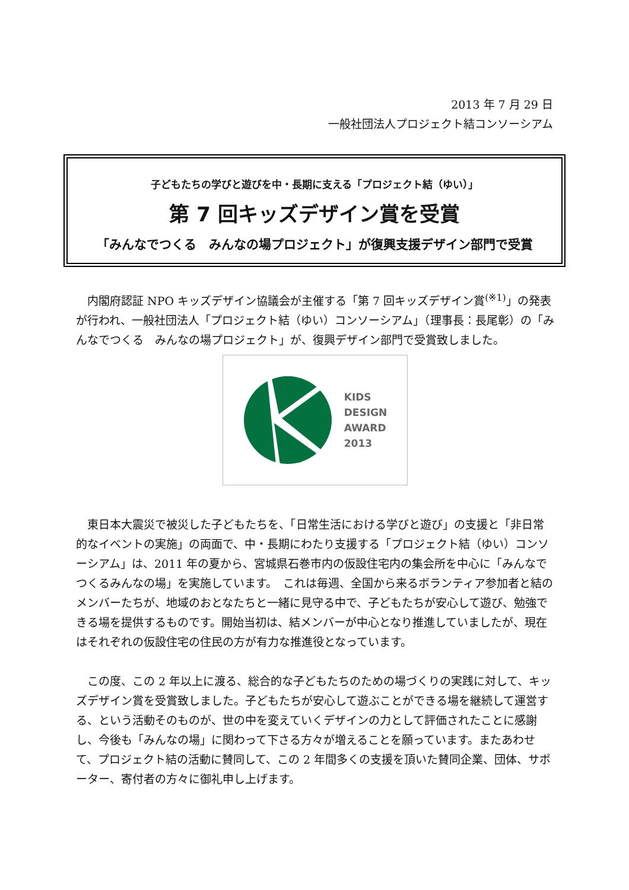2013 年 7 月 29 日
一般社団法人プロジェクト結コンソーシアム
子どもたちの学びと遊びを中・長期に支える「プロジェクト結（ゆい）」
第 7 回キッズデザイン賞を受賞
「みんなでつくる　みんなの場プロジェクト」が復興支援デザイン部門で受賞
内閣府認証 NPO キッズデザイン協議会が主催する「第 7 回キッズデザイン賞<sup>(※1)</sup>」の発表が行われ、一般社団法人「プロジェクト結（ゆい）コンソーシアム」（理事長：長尾彰）の「みんなでつくる　みんなの場プロジェクト」が、復興デザイン部門で受賞致しました。
KIDS
DESIGN
AWARD
2013
東日本大震災で被災した子どもたちを、「日常生活における学びと遊び」の支援と「非日常的なイベントの実施」の両面で、中・長期にわたり支援する「プロジェクト結（ゆい）コンソーシアム」は、2011 年の夏から、宮城県石巻市内の仮設住宅内の集会所を中心に「みんなでつくるみんなの場」を実施しています。　これは毎週、全国から来るボランティア参加者と結のメンバーたちが、地域のおとなたちと一緒に見守る中で、子どもたちが安心して遊び、勉強できる場を提供するものです。開始当初は、結メンバーが中心となり推進していましたが、現在はそれぞれの仮設住宅の住民の方が有力な推進役となっています。
この度、この 2 年以上に渡る、総合的な子どもたちのための場づくりの実践に対して、キッズデザイン賞を受賞致しました。子どもたちが安心して遊ぶことができる場を継続して運営する、という活動そのものが、世の中を変えていくデザインの力として評価されたことに感謝し、今後も「みんなの場」に関わって下さる方々が増えることを願っています。またあわせて、プロジェクト結の活動に賛同して、この 2 年間多くの支援を頂いた賛同企業、団体、サポーター、寄付者の方々に御礼申し上げます。